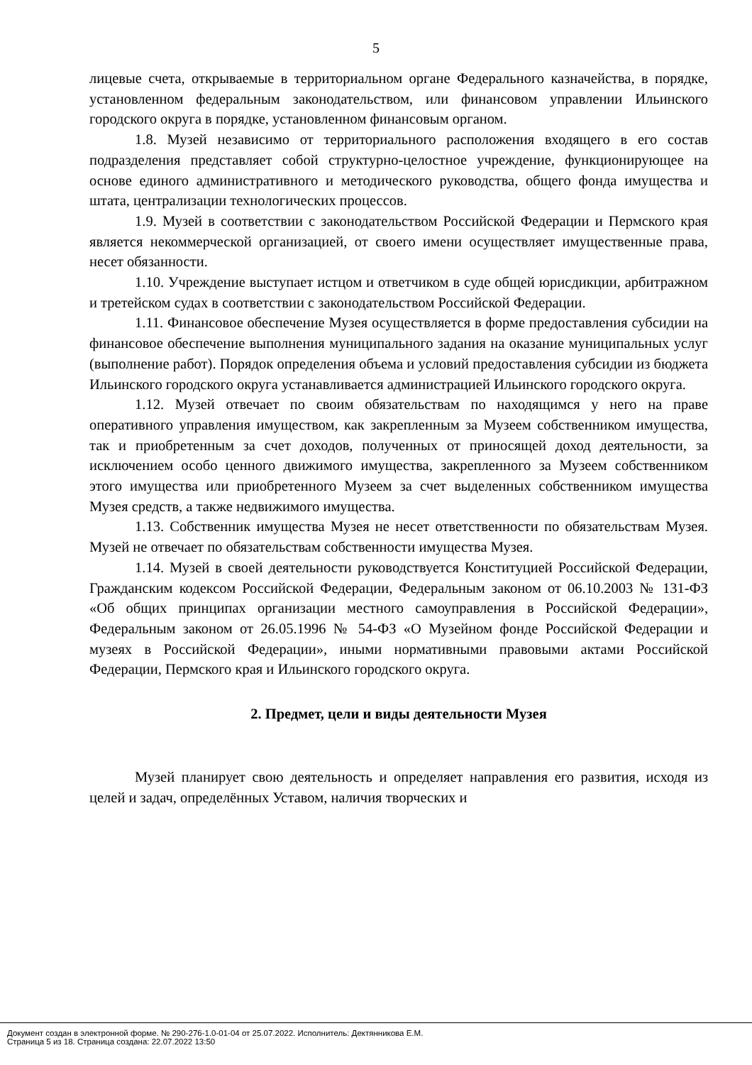5
лицевые счета, открываемые в территориальном органе Федерального казначейства, в порядке, установленном федеральным законодательством, или финансовом управлении Ильинского городского округа в порядке, установленном финансовым органом.
1.8. Музей независимо от территориального расположения входящего в его состав подразделения представляет собой структурно-целостное учреждение, функционирующее на основе единого административного и методического руководства, общего фонда имущества и штата, централизации технологических процессов.
1.9. Музей в соответствии с законодательством Российской Федерации и Пермского края является некоммерческой организацией, от своего имени осуществляет имущественные права, несет обязанности.
1.10. Учреждение выступает истцом и ответчиком в суде общей юрисдикции, арбитражном и третейском судах в соответствии с законодательством Российской Федерации.
1.11. Финансовое обеспечение Музея осуществляется в форме предоставления субсидии на финансовое обеспечение выполнения муниципального задания на оказание муниципальных услуг (выполнение работ). Порядок определения объема и условий предоставления субсидии из бюджета Ильинского городского округа устанавливается администрацией Ильинского городского округа.
1.12. Музей отвечает по своим обязательствам по находящимся у него на праве оперативного управления имуществом, как закрепленным за Музеем собственником имущества, так и приобретенным за счет доходов, полученных от приносящей доход деятельности, за исключением особо ценного движимого имущества, закрепленного за Музеем собственником этого имущества или приобретенного Музеем за счет выделенных собственником имущества Музея средств, а также недвижимого имущества.
1.13. Собственник имущества Музея не несет ответственности по обязательствам Музея. Музей не отвечает по обязательствам собственности имущества Музея.
1.14. Музей в своей деятельности руководствуется Конституцией Российской Федерации, Гражданским кодексом Российской Федерации, Федеральным законом от 06.10.2003 № 131-ФЗ «Об общих принципах организации местного самоуправления в Российской Федерации», Федеральным законом от 26.05.1996 № 54-ФЗ «О Музейном фонде Российской Федерации и музеях в Российской Федерации», иными нормативными правовыми актами Российской Федерации, Пермского края и Ильинского городского округа.
2. Предмет, цели и виды деятельности Музея
Музей планирует свою деятельность и определяет направления его развития, исходя из целей и задач, определённых Уставом, наличия творческих и
Документ создан в электронной форме. № 290-276-1.0-01-04 от 25.07.2022. Исполнитель: Дектянникова Е.М.
Страница 5 из 18. Страница создана: 22.07.2022 13:50